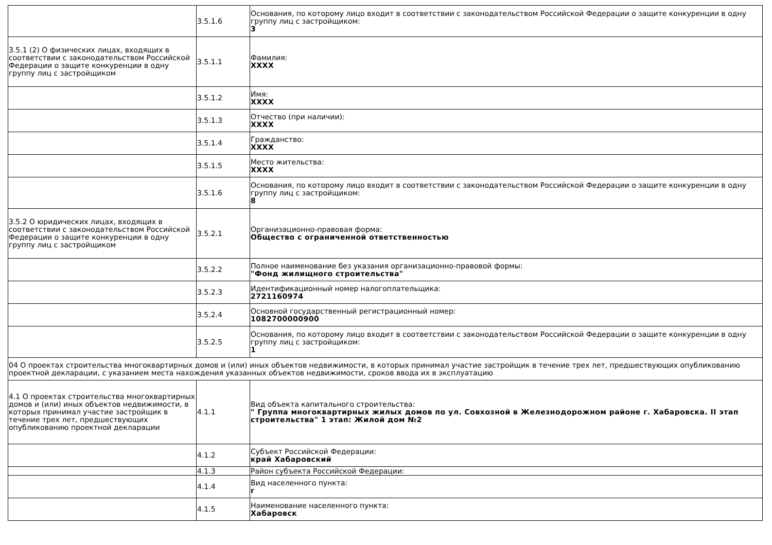| | 3.5.1.6 | Основания, по которому лицо входит в соответствии с законодательством Российской Федерации о защите конкуренции в одну группу лиц с застройщиком: 3 |
| 3.5.1 (2) О физических лицах, входящих в соответствии с законодательством Российской Федерации о защите конкуренции в одну группу лиц с застройщиком | 3.5.1.1 | Фамилия: XXXX |
| | 3.5.1.2 | Имя: XXXX |
| | 3.5.1.3 | Отчество (при наличии): XXXX |
| | 3.5.1.4 | Гражданство: XXXX |
| | 3.5.1.5 | Место жительства: XXXX |
| | 3.5.1.6 | Основания, по которому лицо входит в соответствии с законодательством Российской Федерации о защите конкуренции в одну группу лиц с застройщиком: 8 |
| 3.5.2 О юридических лицах, входящих в соответствии с законодательством Российской Федерации о защите конкуренции в одну группу лиц с застройщиком | 3.5.2.1 | Организационно-правовая форма: Общество с ограниченной ответственностью |
| | 3.5.2.2 | Полное наименование без указания организационно-правовой формы: "Фонд жилищного строительства" |
| | 3.5.2.3 | Идентификационный номер налогоплательщика: 2721160974 |
| | 3.5.2.4 | Основной государственный регистрационный номер: 1082700000900 |
| | 3.5.2.5 | Основания, по которому лицо входит в соответствии с законодательством Российской Федерации о защите конкуренции в одну группу лиц с застройщиком: 1 |
| 04 О проектах строительства многоквартирных домов и (или) иных объектов недвижимости, в которых принимал участие застройщик в течение трех лет, предшествующих опубликованию проектной декларации, с указанием места нахождения указанных объектов недвижимости, сроков ввода их в эксплуатацию | | |
| 4.1 О проектах строительства многоквартирных домов и (или) иных объектов недвижимости, в которых принимал участие застройщик в течение трех лет, предшествующих опубликованию проектной декларации | 4.1.1 | Вид объекта капитального строительства: " Группа многоквартирных жилых домов по ул. Совхозной в Железнодорожном районе г. Хабаровска. II этап строительства" 1 этап: Жилой дом №2 |
| | 4.1.2 | Субъект Российской Федерации: край Хабаровский |
| | 4.1.3 | Район субъекта Российской Федерации: |
| | 4.1.4 | Вид населенного пункта: г |
| | 4.1.5 | Наименование населенного пункта: Хабаровск |